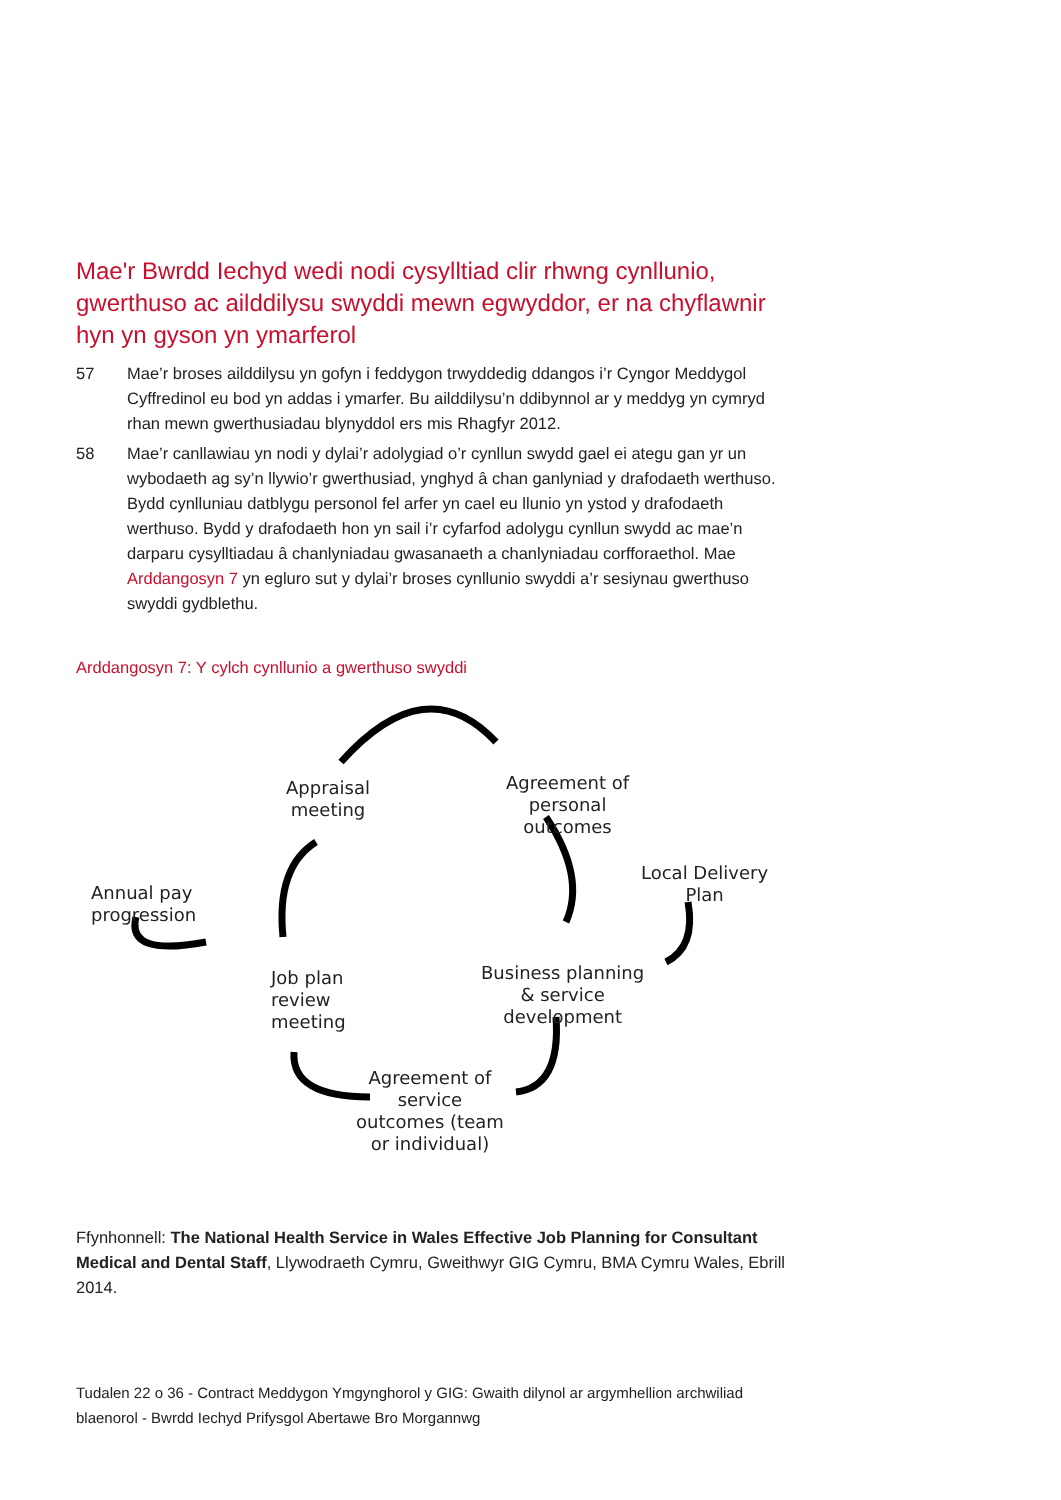Mae'r Bwrdd Iechyd wedi nodi cysylltiad clir rhwng cynllunio, gwerthuso ac ailddilysu swyddi mewn egwyddor, er na chyflawnir hyn yn gyson yn ymarferol
57 Mae’r broses ailddilysu yn gofyn i feddygon trwyddedig ddangos i’r Cyngor Meddygol Cyffredinol eu bod yn addas i ymarfer. Bu ailddilysu’n ddibynnol ar y meddyg yn cymryd rhan mewn gwerthusiadau blynyddol ers mis Rhagfyr 2012.
58 Mae’r canllawiau yn nodi y dylai’r adolygiad o’r cynllun swydd gael ei ategu gan yr un wybodaeth ag sy’n llywio’r gwerthusiad, ynghyd â chan ganlyniad y drafodaeth werthuso. Bydd cynlluniau datblygu personol fel arfer yn cael eu llunio yn ystod y drafodaeth werthuso. Bydd y drafodaeth hon yn sail i’r cyfarfod adolygu cynllun swydd ac mae’n darparu cysylltiadau â chanlyniadau gwasanaeth a chanlyniadau corfforaethol. Mae Arddangosyn 7 yn egluro sut y dylai’r broses cynllunio swyddi a’r sesiynau gwerthuso swyddi gydblethu.
Arddangosyn 7: Y cylch cynllunio a gwerthuso swyddi
Appraisal
meeting
Agreement of
personal
outcomes
Local Delivery
Plan
Annual pay
progression
Job plan
review
meeting
Business planning
& service
development
Agreement of
service
outcomes (team
or individual)
Ffynhonnell: The National Health Service in Wales Effective Job Planning for Consultant Medical and Dental Staff, Llywodraeth Cymru, Gweithwyr GIG Cymru, BMA Cymru Wales, Ebrill 2014.
Tudalen 22 o 36 - Contract Meddygon Ymgynghorol y GIG: Gwaith dilynol ar argymhellion archwiliad blaenorol - Bwrdd Iechyd Prifysgol Abertawe Bro Morgannwg